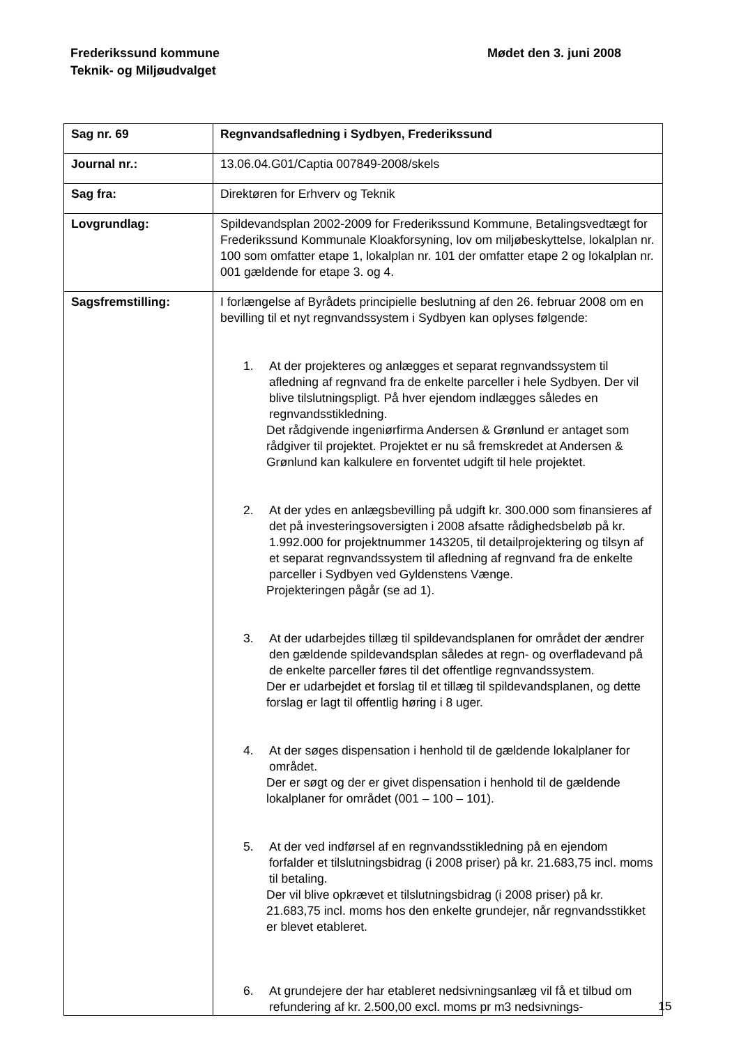Frederikssund kommune
Teknik- og Miljøudvalget
Mødet den 3. juni 2008
| Sag nr. 69 | Regnvandsafledning i Sydbyen, Frederikssund |
| Journal nr.: | 13.06.04.G01/Captia 007849-2008/skels |
| Sag fra: | Direktøren for Erhverv og Teknik |
| Lovgrundlag: | Spildevandsplan 2002-2009 for Frederikssund Kommune, Betalingsvedtægt for Frederikssund Kommunale Kloakforsyning, lov om miljøbeskyttelse, lokalplan nr. 100 som omfatter etape 1, lokalplan nr. 101 der omfatter etape 2 og lokalplan nr. 001 gældende for etape 3. og 4. |
| Sagsfremstilling: | I forlængelse af Byrådets principielle beslutning af den 26. februar 2008 om en bevilling til et nyt regnvandssystem i Sydbyen kan oplyses følgende: 1. At der projekteres og anlægges et separat regnvandssystem til afledning af regnvand fra de enkelte parceller i hele Sydbyen. Der vil blive tilslutningspligt. På hver ejendom indlægges således en regnvandsstikledning. Det rådgivende ingeniørfirma Andersen & Grønlund er antaget som rådgiver til projektet. Projektet er nu så fremskredet at Andersen & Grønlund kan kalkulere en forventet udgift til hele projektet. 2. At der ydes en anlægsbevilling på udgift kr. 300.000 som finansieres af det på investeringsoversigten i 2008 afsatte rådighedsbeløb på kr. 1.992.000 for projektnummer 143205, til detailprojektering og tilsyn af et separat regnvandssystem til afledning af regnvand fra de enkelte parceller i Sydbyen ved Gyldenstens Vænge. Projekteringen pågår (se ad 1). 3. At der udarbejdes tillæg til spildevandsplanen for området der ændrer den gældende spildevandsplan således at regn- og overfladevand på de enkelte parceller føres til det offentlige regnvandssystem. Der er udarbejdet et forslag til et tillæg til spildevandsplanen, og dette forslag er lagt til offentlig høring i 8 uger. 4. At der søges dispensation i henhold til de gældende lokalplaner for området. Der er søgt og der er givet dispensation i henhold til de gældende lokalplaner for området (001 – 100 – 101). 5. At der ved indførsel af en regnvandsstikledning på en ejendom forfalder et tilslutningsbidrag (i 2008 priser) på kr. 21.683,75 incl. moms til betaling. Der vil blive opkrævet et tilslutningsbidrag (i 2008 priser) på kr. 21.683,75 incl. moms hos den enkelte grundejer, når regnvandsstikket er blevet etableret. 6. At grundejere der har etableret nedsivningsanlæg vil få et tilbud om refundering af kr. 2.500,00 excl. moms pr m3 nedsivnings- |
15